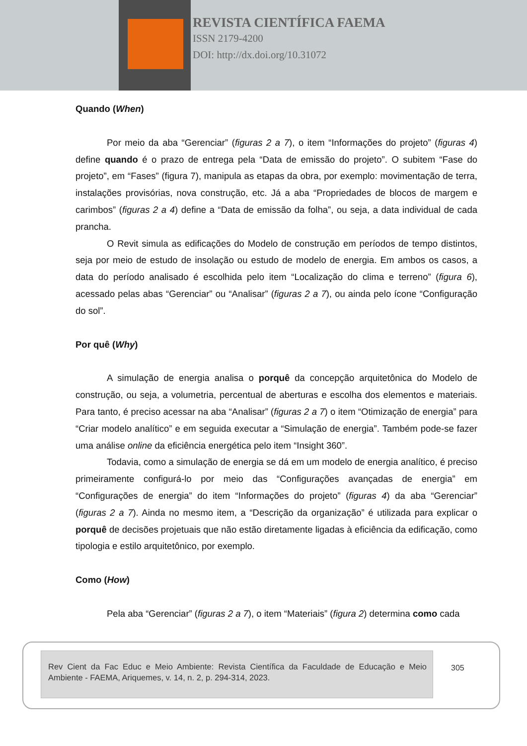REVISTA CIENTÍFICA FAEMA
ISSN 2179-4200
DOI: http://dx.doi.org/10.31072
Quando (When)
Por meio da aba “Gerenciar” (figuras 2 a 7), o item “Informações do projeto” (figuras 4) define quando é o prazo de entrega pela “Data de emissão do projeto”. O subitem “Fase do projeto”, em “Fases” (figura 7), manipula as etapas da obra, por exemplo: movimentação de terra, instalações provisórias, nova construção, etc. Já a aba “Propriedades de blocos de margem e carimbos” (figuras 2 a 4) define a “Data de emissão da folha”, ou seja, a data individual de cada prancha.
O Revit simula as edificações do Modelo de construção em períodos de tempo distintos, seja por meio de estudo de insolação ou estudo de modelo de energia. Em ambos os casos, a data do período analisado é escolhida pelo item “Localização do clima e terreno” (figura 6), acessado pelas abas “Gerenciar” ou “Analisar” (figuras 2 a 7), ou ainda pelo ícone “Configuração do sol”.
Por quê (Why)
A simulação de energia analisa o porquê da concepção arquitetônica do Modelo de construção, ou seja, a volumetria, percentual de aberturas e escolha dos elementos e materiais. Para tanto, é preciso acessar na aba “Analisar” (figuras 2 a 7) o item “Otimização de energia” para “Criar modelo analítico” e em seguida executar a “Simulação de energia”. Também pode-se fazer uma análise online da eficiência energética pelo item “Insight 360”.
Todavia, como a simulação de energia se dá em um modelo de energia analítico, é preciso primeiramente configurá-lo por meio das “Configurações avançadas de energia” em “Configurações de energia” do item “Informações do projeto” (figuras 4) da aba “Gerenciar” (figuras 2 a 7). Ainda no mesmo item, a “Descrição da organização” é utilizada para explicar o porquê de decisões projetuais que não estão diretamente ligadas à eficiência da edificação, como tipologia e estilo arquitetônico, por exemplo.
Como (How)
Pela aba “Gerenciar” (figuras 2 a 7), o item “Materiais” (figura 2) determina como cada
Rev Cient da Fac Educ e Meio Ambiente: Revista Científica da Faculdade de Educação e Meio Ambiente - FAEMA, Ariquemes, v. 14, n. 2, p. 294-314, 2023.
305